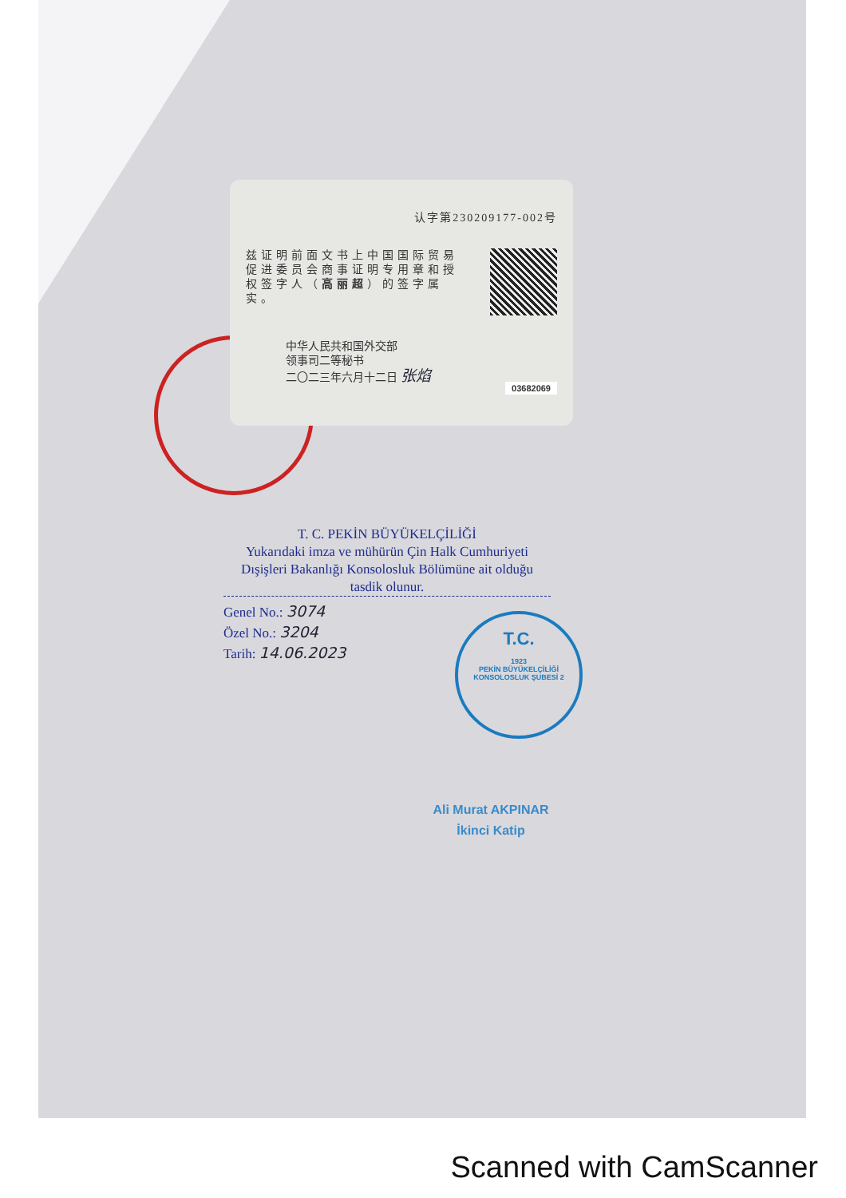T.C.
1923
PEKİN BÜYÜKELÇİLİĞİ
KONSOLOSLUK ŞUBESİ 2
认字第230209177-002号
兹证明前面文书上中国国际贸易促进委员会商事证明专用章和授权签字人（高丽超）的签字属实。
中华人民共和国外交部
领事司二等秘书
二〇二三年六月十二日 张焰
03682069
T. C. PEKİN BÜYÜKELÇİLİĞİ
Yukarıdaki imza ve mühürün Çin Halk Cumhuriyeti Dışişleri Bakanlığı Konsolosluk Bölümüne ait olduğu tasdik olunur.
Genel No.: 3074
Özel No.: 3204
Tarih: 14.06.2023
Ali Murat AKPINAR
İkinci Katip
Scanned with CamScanner